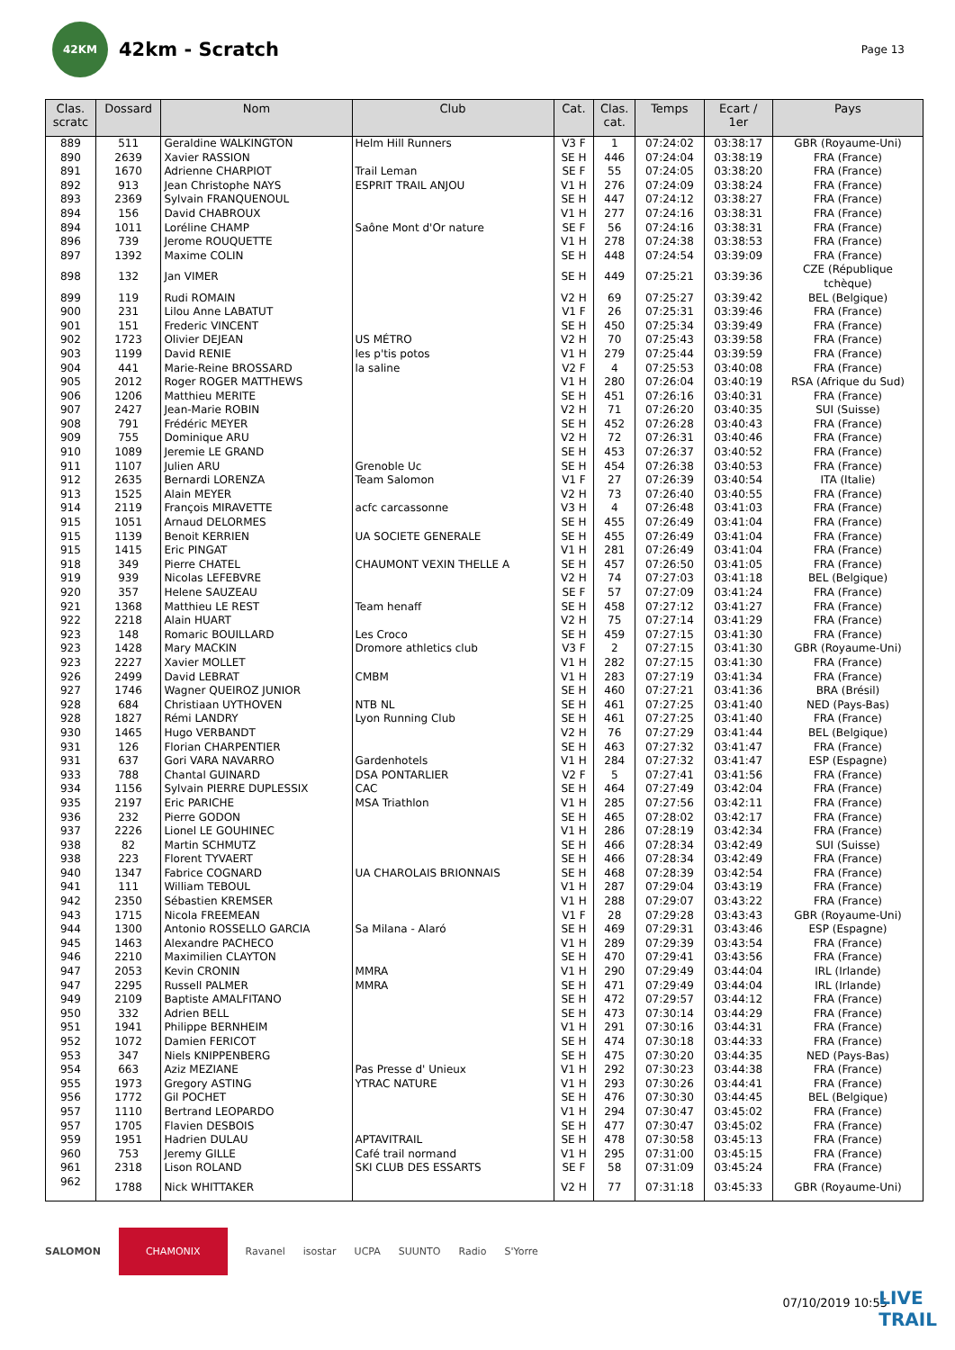42KM
42km - Scratch
Page 13
| Clas. scratc | Dossard | Nom | Club | Cat. | Clas. cat. | Temps | Ecart / 1er | Pays |
| --- | --- | --- | --- | --- | --- | --- | --- | --- |
| 889 | 511 | Geraldine WALKINGTON | Helm Hill Runners | V3 F | 1 | 07:24:02 | 03:38:17 | GBR (Royaume-Uni) |
| 890 | 2639 | Xavier RASSION | | SE H | 446 | 07:24:04 | 03:38:19 | FRA (France) |
| 891 | 1670 | Adrienne CHARPIOT | Trail Leman | SE F | 55 | 07:24:05 | 03:38:20 | FRA (France) |
| 892 | 913 | Jean Christophe NAYS | ESPRIT TRAIL ANJOU | V1 H | 276 | 07:24:09 | 03:38:24 | FRA (France) |
| 893 | 2369 | Sylvain FRANQUENOUL | | SE H | 447 | 07:24:12 | 03:38:27 | FRA (France) |
| 894 | 156 | David CHABROUX | | V1 H | 277 | 07:24:16 | 03:38:31 | FRA (France) |
| 894 | 1011 | Loréline CHAMP | Saône Mont d'Or nature | SE F | 56 | 07:24:16 | 03:38:31 | FRA (France) |
| 896 | 739 | Jerome ROUQUETTE | | V1 H | 278 | 07:24:38 | 03:38:53 | FRA (France) |
| 897 | 1392 | Maxime COLIN | | SE H | 448 | 07:24:54 | 03:39:09 | FRA (France) |
| 898 | 132 | Jan VIMER | | SE H | 449 | 07:25:21 | 03:39:36 | CZE (République tchèque) |
| 899 | 119 | Rudi ROMAIN | | V2 H | 69 | 07:25:27 | 03:39:42 | BEL (Belgique) |
| 900 | 231 | Lilou Anne LABATUT | | V1 F | 26 | 07:25:31 | 03:39:46 | FRA (France) |
| 901 | 151 | Frederic VINCENT | | SE H | 450 | 07:25:34 | 03:39:49 | FRA (France) |
| 902 | 1723 | Olivier DEJEAN | US MÉTRO | V2 H | 70 | 07:25:43 | 03:39:58 | FRA (France) |
| 903 | 1199 | David RENIE | les p'tis potos | V1 H | 279 | 07:25:44 | 03:39:59 | FRA (France) |
| 904 | 441 | Marie-Reine BROSSARD | la saline | V2 F | 4 | 07:25:53 | 03:40:08 | FRA (France) |
| 905 | 2012 | Roger ROGER MATTHEWS | | V1 H | 280 | 07:26:04 | 03:40:19 | RSA (Afrique du Sud) |
| 906 | 1206 | Matthieu MERITE | | SE H | 451 | 07:26:16 | 03:40:31 | FRA (France) |
| 907 | 2427 | Jean-Marie ROBIN | | V2 H | 71 | 07:26:20 | 03:40:35 | SUI (Suisse) |
| 908 | 791 | Frédéric MEYER | | SE H | 452 | 07:26:28 | 03:40:43 | FRA (France) |
| 909 | 755 | Dominique ARU | | V2 H | 72 | 07:26:31 | 03:40:46 | FRA (France) |
| 910 | 1089 | Jeremie LE GRAND | | SE H | 453 | 07:26:37 | 03:40:52 | FRA (France) |
| 911 | 1107 | Julien ARU | Grenoble Uc | SE H | 454 | 07:26:38 | 03:40:53 | FRA (France) |
| 912 | 2635 | Bernardi LORENZA | Team Salomon | V1 F | 27 | 07:26:39 | 03:40:54 | ITA (Italie) |
| 913 | 1525 | Alain MEYER | | V2 H | 73 | 07:26:40 | 03:40:55 | FRA (France) |
| 914 | 2119 | François MIRAVETTE | acfc carcassonne | V3 H | 4 | 07:26:48 | 03:41:03 | FRA (France) |
| 915 | 1051 | Arnaud DELORMES | | SE H | 455 | 07:26:49 | 03:41:04 | FRA (France) |
| 915 | 1139 | Benoit KERRIEN | UA SOCIETE GENERALE | SE H | 455 | 07:26:49 | 03:41:04 | FRA (France) |
| 915 | 1415 | Eric PINGAT | | V1 H | 281 | 07:26:49 | 03:41:04 | FRA (France) |
| 918 | 349 | Pierre CHATEL | CHAUMONT VEXIN THELLE A | SE H | 457 | 07:26:50 | 03:41:05 | FRA (France) |
| 919 | 939 | Nicolas LEFEBVRE | | V2 H | 74 | 07:27:03 | 03:41:18 | BEL (Belgique) |
| 920 | 357 | Helene SAUZEAU | | SE F | 57 | 07:27:09 | 03:41:24 | FRA (France) |
| 921 | 1368 | Matthieu LE REST | Team henaff | SE H | 458 | 07:27:12 | 03:41:27 | FRA (France) |
| 922 | 2218 | Alain HUART | | V2 H | 75 | 07:27:14 | 03:41:29 | FRA (France) |
| 923 | 148 | Romaric BOUILLARD | Les Croco | SE H | 459 | 07:27:15 | 03:41:30 | FRA (France) |
| 923 | 1428 | Mary MACKIN | Dromore athletics club | V3 F | 2 | 07:27:15 | 03:41:30 | GBR (Royaume-Uni) |
| 923 | 2227 | Xavier MOLLET | | V1 H | 282 | 07:27:15 | 03:41:30 | FRA (France) |
| 926 | 2499 | David LEBRAT | CMBM | V1 H | 283 | 07:27:19 | 03:41:34 | FRA (France) |
| 927 | 1746 | Wagner QUEIROZ JUNIOR | | SE H | 460 | 07:27:21 | 03:41:36 | BRA (Brésil) |
| 928 | 684 | Christiaan UYTHOVEN | NTB NL | SE H | 461 | 07:27:25 | 03:41:40 | NED (Pays-Bas) |
| 928 | 1827 | Rémi LANDRY | Lyon Running Club | SE H | 461 | 07:27:25 | 03:41:40 | FRA (France) |
| 930 | 1465 | Hugo VERBANDT | | V2 H | 76 | 07:27:29 | 03:41:44 | BEL (Belgique) |
| 931 | 126 | Florian CHARPENTIER | | SE H | 463 | 07:27:32 | 03:41:47 | FRA (France) |
| 931 | 637 | Gori VARA NAVARRO | Gardenhotels | V1 H | 284 | 07:27:32 | 03:41:47 | ESP (Espagne) |
| 933 | 788 | Chantal GUINARD | DSA PONTARLIER | V2 F | 5 | 07:27:41 | 03:41:56 | FRA (France) |
| 934 | 1156 | Sylvain PIERRE DUPLESSIX | CAC | SE H | 464 | 07:27:49 | 03:42:04 | FRA (France) |
| 935 | 2197 | Eric PARICHE | MSA Triathlon | V1 H | 285 | 07:27:56 | 03:42:11 | FRA (France) |
| 936 | 232 | Pierre GODON | | SE H | 465 | 07:28:02 | 03:42:17 | FRA (France) |
| 937 | 2226 | Lionel LE GOUHINEC | | V1 H | 286 | 07:28:19 | 03:42:34 | FRA (France) |
| 938 | 82 | Martin SCHMUTZ | | SE H | 466 | 07:28:34 | 03:42:49 | SUI (Suisse) |
| 938 | 223 | Florent TYVAERT | | SE H | 466 | 07:28:34 | 03:42:49 | FRA (France) |
| 940 | 1347 | Fabrice COGNARD | UA CHAROLAIS BRIONNAIS | SE H | 468 | 07:28:39 | 03:42:54 | FRA (France) |
| 941 | 111 | William TEBOUL | | V1 H | 287 | 07:29:04 | 03:43:19 | FRA (France) |
| 942 | 2350 | Sébastien KREMSER | | V1 H | 288 | 07:29:07 | 03:43:22 | FRA (France) |
| 943 | 1715 | Nicola FREEMEAN | | V1 F | 28 | 07:29:28 | 03:43:43 | GBR (Royaume-Uni) |
| 944 | 1300 | Antonio ROSSELLO GARCIA | Sa Milana - Alaró | SE H | 469 | 07:29:31 | 03:43:46 | ESP (Espagne) |
| 945 | 1463 | Alexandre PACHECO | | V1 H | 289 | 07:29:39 | 03:43:54 | FRA (France) |
| 946 | 2210 | Maximilien CLAYTON | | SE H | 470 | 07:29:41 | 03:43:56 | FRA (France) |
| 947 | 2053 | Kevin CRONIN | MMRA | V1 H | 290 | 07:29:49 | 03:44:04 | IRL (Irlande) |
| 947 | 2295 | Russell PALMER | MMRA | SE H | 471 | 07:29:49 | 03:44:04 | IRL (Irlande) |
| 949 | 2109 | Baptiste AMALFITANO | | SE H | 472 | 07:29:57 | 03:44:12 | FRA (France) |
| 950 | 332 | Adrien BELL | | SE H | 473 | 07:30:14 | 03:44:29 | FRA (France) |
| 951 | 1941 | Philippe BERNHEIM | | V1 H | 291 | 07:30:16 | 03:44:31 | FRA (France) |
| 952 | 1072 | Damien FERICOT | | SE H | 474 | 07:30:18 | 03:44:33 | FRA (France) |
| 953 | 347 | Niels KNIPPENBERG | | SE H | 475 | 07:30:20 | 03:44:35 | NED (Pays-Bas) |
| 954 | 663 | Aziz MEZIANE | Pas Presse d' Unieux | V1 H | 292 | 07:30:23 | 03:44:38 | FRA (France) |
| 955 | 1973 | Gregory ASTING | YTRAC NATURE | V1 H | 293 | 07:30:26 | 03:44:41 | FRA (France) |
| 956 | 1772 | Gil POCHET | | SE H | 476 | 07:30:30 | 03:44:45 | BEL (Belgique) |
| 957 | 1110 | Bertrand LEOPARDO | | V1 H | 294 | 07:30:47 | 03:45:02 | FRA (France) |
| 957 | 1705 | Flavien DESBOIS | | SE H | 477 | 07:30:47 | 03:45:02 | FRA (France) |
| 959 | 1951 | Hadrien DULAU | APTAVITRAIL | SE H | 478 | 07:30:58 | 03:45:13 | FRA (France) |
| 960 | 753 | Jeremy GILLE | Café trail normand | V1 H | 295 | 07:31:00 | 03:45:15 | FRA (France) |
| 961 | 2318 | Lison ROLAND | SKI CLUB DES ESSARTS | SE F | 58 | 07:31:09 | 03:45:24 | FRA (France) |
| 962 | 1788 | Nick WHITTAKER | | V2 H | 77 | 07:31:18 | 03:45:33 | GBR (Royaume-Uni) |
SALOMON CHAMONIX Ravanel isostar UCPA SUUNTO Radio S'Yorre
07/10/2019 10:55
LIVE
TRAIL